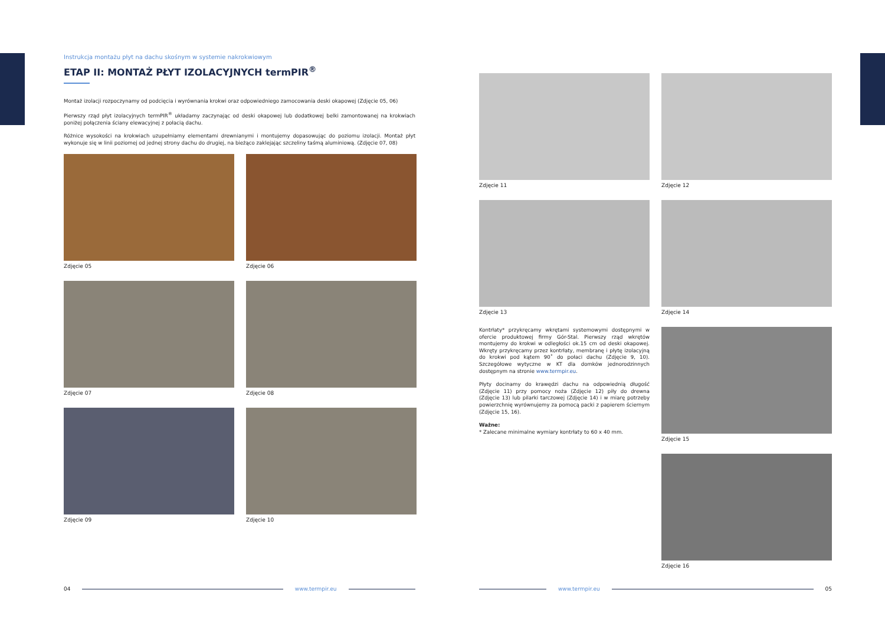Instrukcja montażu płyt na dachu skośnym w systemie nakrokwiowym
ETAP II: MONTAŻ PŁYT IZOLACYJNYCH termPIR<sup>®</sup>
Montaż izolacji rozpoczynamy od podcięcia i wyrównania krokwi oraz odpowiedniego zamocowania deski okapowej (Zdjęcie 05, 06)
Pierwszy rząd płyt izolacyjnych termPIR<sup>®</sup> układamy zaczynając od deski okapowej lub dodatkowej belki zamontowanej na krokwiach poniżej połączenia ściany elewacyjnej z połacią dachu.
Różnice wysokości na krokwiach uzupełniamy elementami drewnianymi i montujemy dopasowując do poziomu izolacji. Montaż płyt wykonuje się w linii poziomej od jednej strony dachu do drugiej, na bieżąco zaklejając szczeliny taśmą aluminiową. (Zdjęcie 07, 08)
Zdjęcie 05
Zdjęcie 06
Zdjęcie 07
Zdjęcie 08
Zdjęcie 09
Zdjęcie 10
Zdjęcie 11
Zdjęcie 12
Zdjęcie 13
Zdjęcie 14
Kontrłaty* przykręcamy wkrętami systemowymi dostępnymi w ofercie produktowej firmy Gór-Stal. Pierwszy rząd wkrętów montujemy do krokwi w odległości ok.15 cm od deski okapowej. Wkręty przykręcamy przez kontrłaty, membranę i płytę izolacyjną do krokwi pod kątem 90˚ do połaci dachu (Zdjęcie 9, 10). Szczegółowe wytyczne w KT dla domków jednorodzinnych dostępnym na stronie www.termpir.eu.
Płyty docinamy do krawędzi dachu na odpowiednią długość (Zdjęcie 11) przy pomocy noża (Zdjęcie 12) piły do drewna (Zdjęcie 13) lub pilarki tarczowej (Zdjęcie 14) i w miarę potrzeby powierzchnię wyrównujemy za pomocą packi z papierem ściernym (Zdjęcie 15, 16).
Ważne:
* Zalecane minimalne wymiary kontrłaty to 60 x 40 mm.
Zdjęcie 15
Zdjęcie 16
04 www.termpir.eu
www.termpir.eu 05